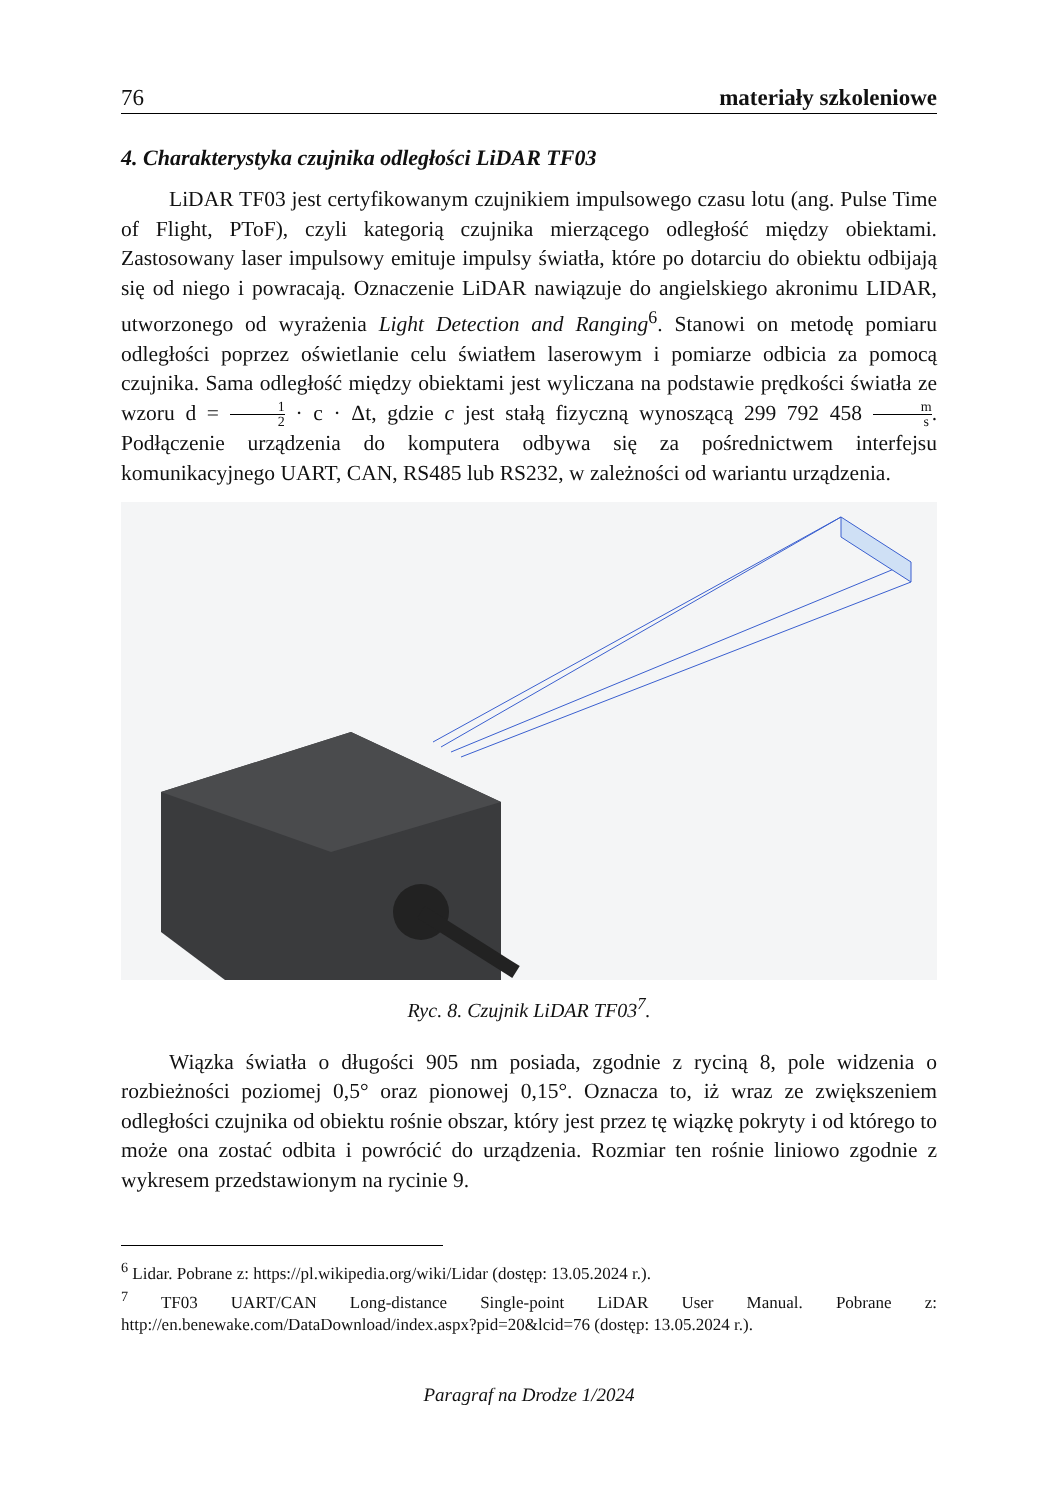76 materiały szkoleniowe
4. Charakterystyka czujnika odległości LiDAR TF03
LiDAR TF03 jest certyfikowanym czujnikiem impulsowego czasu lotu (ang. Pulse Time of Flight, PToF), czyli kategorią czujnika mierzącego odległość między obiektami. Zastosowany laser impulsowy emituje impulsy światła, które po dotarciu do obiektu odbijają się od niego i powracają. Oznaczenie LiDAR nawiązuje do angielskiego akronimu LIDAR, utworzonego od wyrażenia Light Detection and Ranging<sup>6</sup>. Stanowi on metodę pomiaru odległości poprzez oświetlanie celu światłem laserowym i pomiarze odbicia za pomocą czujnika. Sama odległość między obiektami jest wyliczana na podstawie prędkości światła ze wzoru d = 1 2 · c · Δt, gdzie c jest stałą fizyczną wynoszącą 299 792 458 m s. Podłączenie urządzenia do komputera odbywa się za pośrednictwem interfejsu komunikacyjnego UART, CAN, RS485 lub RS232, w zależności od wariantu urządzenia.
Ryc. 8. Czujnik LiDAR TF03<sup>7</sup>.
Wiązka światła o długości 905 nm posiada, zgodnie z ryciną 8, pole widzenia o rozbieżności poziomej 0,5° oraz pionowej 0,15°. Oznacza to, iż wraz ze zwiększeniem odległości czujnika od obiektu rośnie obszar, który jest przez tę wiązkę pokryty i od którego to może ona zostać odbita i powrócić do urządzenia. Rozmiar ten rośnie liniowo zgodnie z wykresem przedstawionym na rycinie 9.
<sup>6</sup> Lidar. Pobrane z: https://pl.wikipedia.org/wiki/Lidar (dostęp: 13.05.2024 r.).
<sup>7</sup> TF03 UART/CAN Long-distance Single-point LiDAR User Manual. Pobrane z: http://en.benewake.com/DataDownload/index.aspx?pid=20&lcid=76 (dostęp: 13.05.2024 r.).
Paragraf na Drodze 1/2024